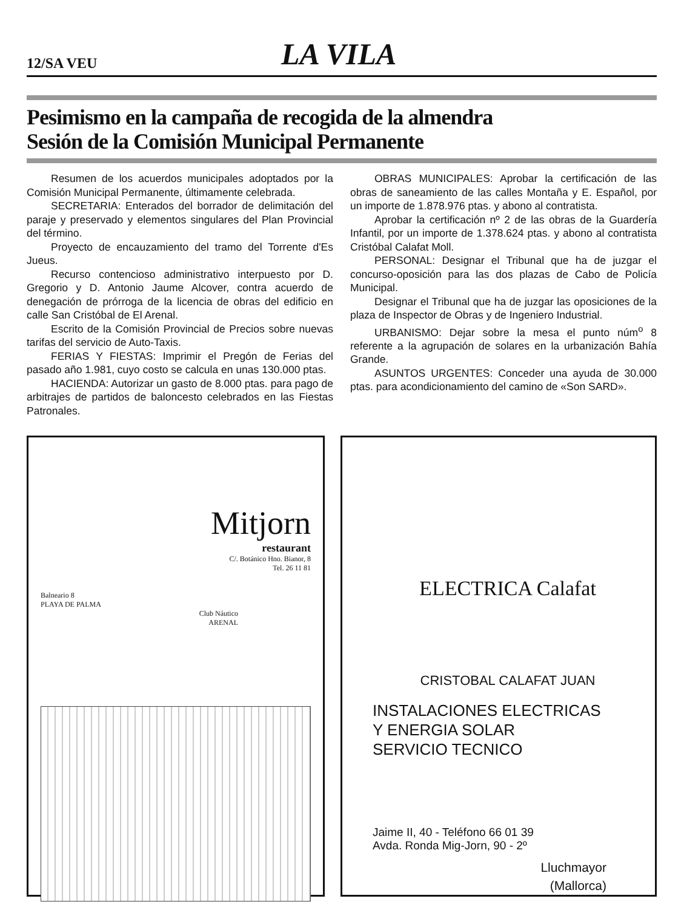12/SA VEU LA VILA
Pesimismo en la campaña de recogida de la almendra
Sesión de la Comisión Municipal Permanente
Resumen de los acuerdos municipales adoptados por la Comisión Municipal Permanente, últimamente celebrada.
SECRETARIA: Enterados del borrador de delimitación del paraje y preservado y elementos singulares del Plan Provincial del término.
Proyecto de encauzamiento del tramo del Torrente d'Es Jueus.
Recurso contencioso administrativo interpuesto por D. Gregorio y D. Antonio Jaume Alcover, contra acuerdo de denegación de prórroga de la licencia de obras del edificio en calle San Cristóbal de El Arenal.
Escrito de la Comisión Provincial de Precios sobre nuevas tarifas del servicio de Auto-Taxis.
FERIAS Y FIESTAS: Imprimir el Pregón de Ferias del pasado año 1.981, cuyo costo se calcula en unas 130.000 ptas.
HACIENDA: Autorizar un gasto de 8.000 ptas. para pago de arbitrajes de partidos de baloncesto celebrados en las Fiestas Patronales.
OBRAS MUNICIPALES: Aprobar la certificación de las obras de saneamiento de las calles Montaña y E. Español, por un importe de 1.878.976 ptas. y abono al contratista.
Aprobar la certificación nº 2 de las obras de la Guardería Infantil, por un importe de 1.378.624 ptas. y abono al contratista Cristóbal Calafat Moll.
PERSONAL: Designar el Tribunal que ha de juzgar el concurso-oposición para las dos plazas de Cabo de Policía Municipal.
Designar el Tribunal que ha de juzgar las oposiciones de la plaza de Inspector de Obras y de Ingeniero Industrial.
URBANISMO: Dejar sobre la mesa el punto núm<sup>o</sup> 8 referente a la agrupación de solares en la urbanización Bahía Grande.
ASUNTOS URGENTES: Conceder una ayuda de 30.000 ptas. para acondicionamiento del camino de «Son SARD».
Mitjorn
restaurant
C/. Botánico Hno. Bianor, 8
Tel. 26 11 81
Balneario 8
PLAYA DE PALMA
Club Náutico
ARENAL
ELECTRICA Calafat
CRISTOBAL CALAFAT JUAN
INSTALACIONES ELECTRICAS
Y ENERGIA SOLAR
SERVICIO TECNICO
Jaime II, 40 - Teléfono 66 01 39
Avda. Ronda Mig-Jorn, 90 - 2º
Lluchmayor
(Mallorca)